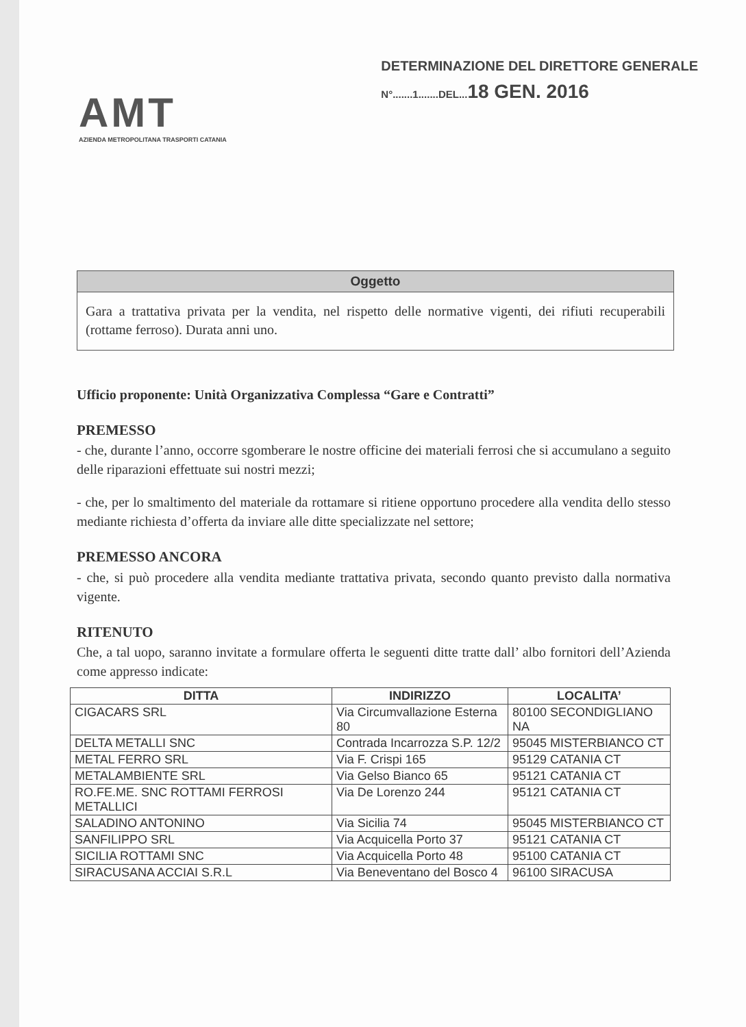AMT
AZIENDA METROPOLITANA TRASPORTI CATANIA
DETERMINAZIONE DEL DIRETTORE GENERALE
N°.......1.......DEL...18 GEN. 2016
Oggetto
Gara a trattativa privata per la vendita, nel rispetto delle normative vigenti, dei rifiuti recuperabili (rottame ferroso). Durata anni uno.
Ufficio proponente: Unità Organizzativa Complessa “Gare e Contratti”
PREMESSO
- che, durante l’anno, occorre sgomberare le nostre officine dei materiali ferrosi che si accumulano a seguito delle riparazioni effettuate sui nostri mezzi;
- che, per lo smaltimento del materiale da rottamare si ritiene opportuno procedere alla vendita dello stesso mediante richiesta d’offerta da inviare alle ditte specializzate nel settore;
PREMESSO ANCORA
- che, si può procedere alla vendita mediante trattativa privata, secondo quanto previsto dalla normativa vigente.
RITENUTO
Che, a tal uopo, saranno invitate a formulare offerta le seguenti ditte tratte dall’ albo fornitori dell’Azienda come appresso indicate:
| DITTA | INDIRIZZO | LOCALITA’ |
| --- | --- | --- |
| CIGACARS SRL | Via Circumvallazione Esterna 80 | 80100 SECONDIGLIANO NA |
| DELTA METALLI SNC | Contrada Incarrozza S.P. 12/2 | 95045 MISTERBIANCO CT |
| METAL FERRO SRL | Via F. Crispi 165 | 95129 CATANIA CT |
| METALAMBIENTE SRL | Via Gelso Bianco 65 | 95121 CATANIA CT |
| RO.FE.ME. SNC ROTTAMI FERROSI METALLICI | Via De Lorenzo 244 | 95121 CATANIA CT |
| SALADINO ANTONINO | Via Sicilia 74 | 95045 MISTERBIANCO CT |
| SANFILIPPO SRL | Via Acquicella Porto 37 | 95121 CATANIA CT |
| SICILIA ROTTAMI SNC | Via Acquicella Porto 48 | 95100 CATANIA CT |
| SIRACUSANA ACCIAI S.R.L | Via Beneventano del Bosco 4 | 96100 SIRACUSA |